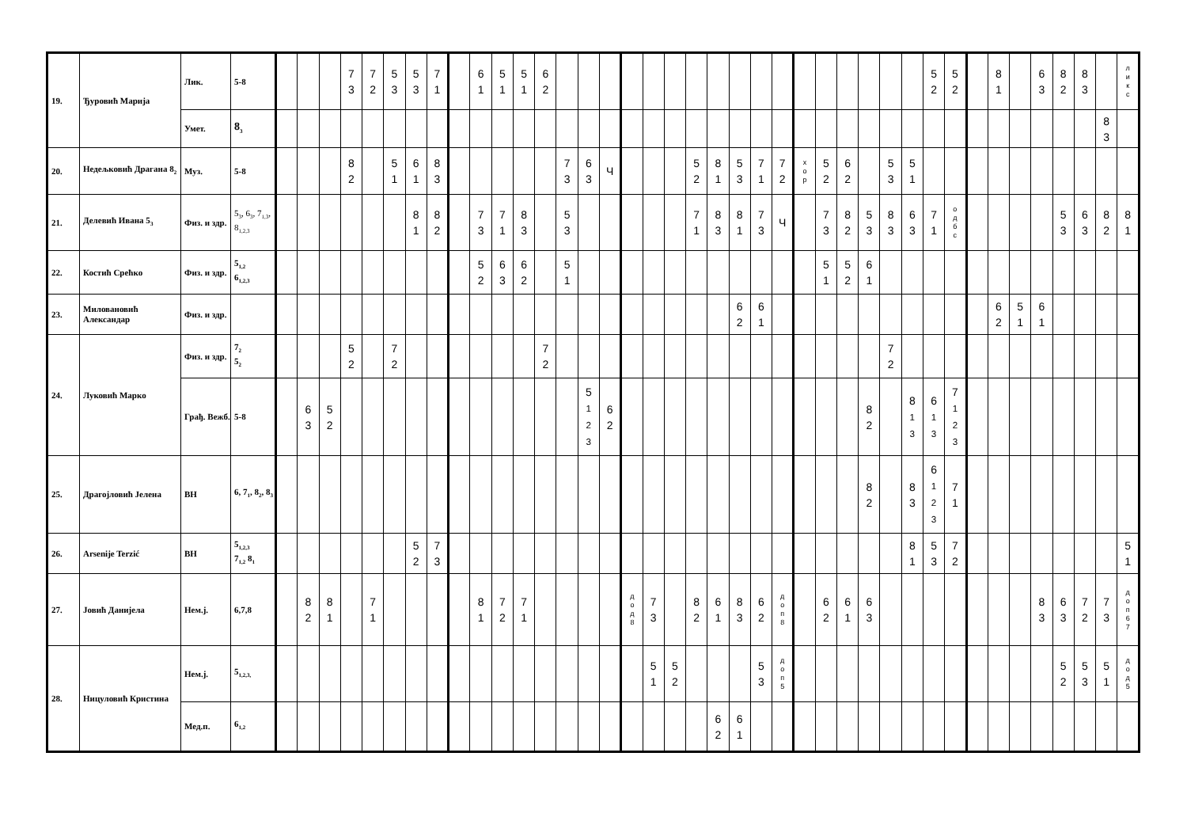| 19. | Ђуровић Марија | Лик. | 5-8 | | | | 7 3 | 7 2 | 5 3 | 5 3 | 7 1 | | 6 1 | 5 1 | 5 1 | 6 2 | | | | | | | | | | | | | | | | | | 5 2 | 5 2 | | 8 1 | | 6 3 | 8 2 | 8 3 | | л и к с |
| | | Умет. | 8<sub>3</sub> | | | | | | | | | | | | | | | | | | | | | | | | | | | | | | | | | | | | | | | 8 3 | |
| 20. | Недељковић Драгана 8<sub>2</sub> | Муз. | 5-8 | | | | 8 2 | | 5 1 | 6 1 | 8 3 | | | | | | 7 3 | 6 3 | Ч | | | | 5 2 | 8 1 | 5 3 | 7 1 | 7 2 | х о р | 5 2 | 6 2 | | 5 3 | 5 1 | | | | | | | | | | |
| 21. | Делевић Ивана 5<sub>3</sub> | Физ. и здр. | 5<sub>3</sub>, 6<sub>3</sub>, 7<sub>1,3</sub>, 8<sub>1,2,3</sub> | | | | | | | 8 1 | 8 2 | | 7 3 | 7 1 | 8 3 | | 5 3 | | | | | | 7 1 | 8 3 | 8 1 | 7 3 | Ч | | 7 3 | 8 2 | 5 3 | 8 3 | 6 3 | 7 1 | о д б с | | | | | 5 3 | 6 3 | 8 2 | 8 1 |
| 22. | Костић Срећко | Физ. и здр. | 5<sub>1,2</sub> 6<sub>1,2,3</sub> | | | | | | | | | | 5 2 | 6 3 | 6 2 | | 5 1 | | | | | | | | | | | | 5 1 | 5 2 | 6 1 | | | | | | | | | | | | |
| 23. | Миловановић Александар | Физ. и здр. | | | | | | | | | | | | | | | | | | | | | | | 6 2 | 6 1 | | | | | | | | | | | 6 2 | 5 1 | 6 1 | | | | |
| 24. | Луковић Марко | Физ. и здр. | 7<sub>2</sub> 5<sub>2</sub> | | | | 5 2 | | 7 2 | | | | | | | 7 2 | | | | | | | | | | | | | | | | 7 2 | | | | | | | | | | | |
| | | Грађ. Вежб. | 5-8 | | 6 3 | 5 2 | | | | | | | | | | | | 5 1 2 3 | 6 2 | | | | | | | | | | | | 8 2 | | 8 1 3 | 6 1 3 | 7 1 2 3 | | | | | | | | |
| 25. | Драгојловић Јелена | ВН | 6, 7<sub>1</sub>, 8<sub>2</sub>, 8<sub>3</sub> | | | | | | | | | | | | | | | | | | | | | | | | | | | | 8 2 | | 8 3 | 6 1 2 3 | 7 1 | | | | | | | | |
| 26. | Arsenije Terzić | ВН | 5<sub>1,2,3</sub> 7<sub>1,2</sub> 8<sub>1</sub> | | | | | | | 5 2 | 7 3 | | | | | | | | | | | | | | | | | | | | | | 8 1 | 5 3 | 7 2 | | | | | | | | 5 1 |
| 27. | Јовић Данијела | Нем.ј. | 6,7,8 | | 8 2 | 8 1 | | 7 1 | | | | | 8 1 | 7 2 | 7 1 | | | | | д о д 8 | 7 3 | | 8 2 | 6 1 | 8 3 | 6 2 | д о п 8 | | 6 2 | 6 1 | 6 3 | | | | | | | | 8 3 | 6 3 | 7 2 | 7 3 | д о п 6 7 |
| 28. | Ницуловић Кристина | Нем.j. | 5<sub>1,2,3,</sub> | | | | | | | | | | | | | | | | | | 5 1 | 5 2 | | | | 5 3 | д о п 5 | | | | | | | | | | | | | 5 2 | 5 3 | 5 1 | д о д 5 |
| | | Мед.п. | 6<sub>1,2</sub> | | | | | | | | | | | | | | | | | | | | | 6 2 | 6 1 | | | | | | | | | | | | | | | | | | |